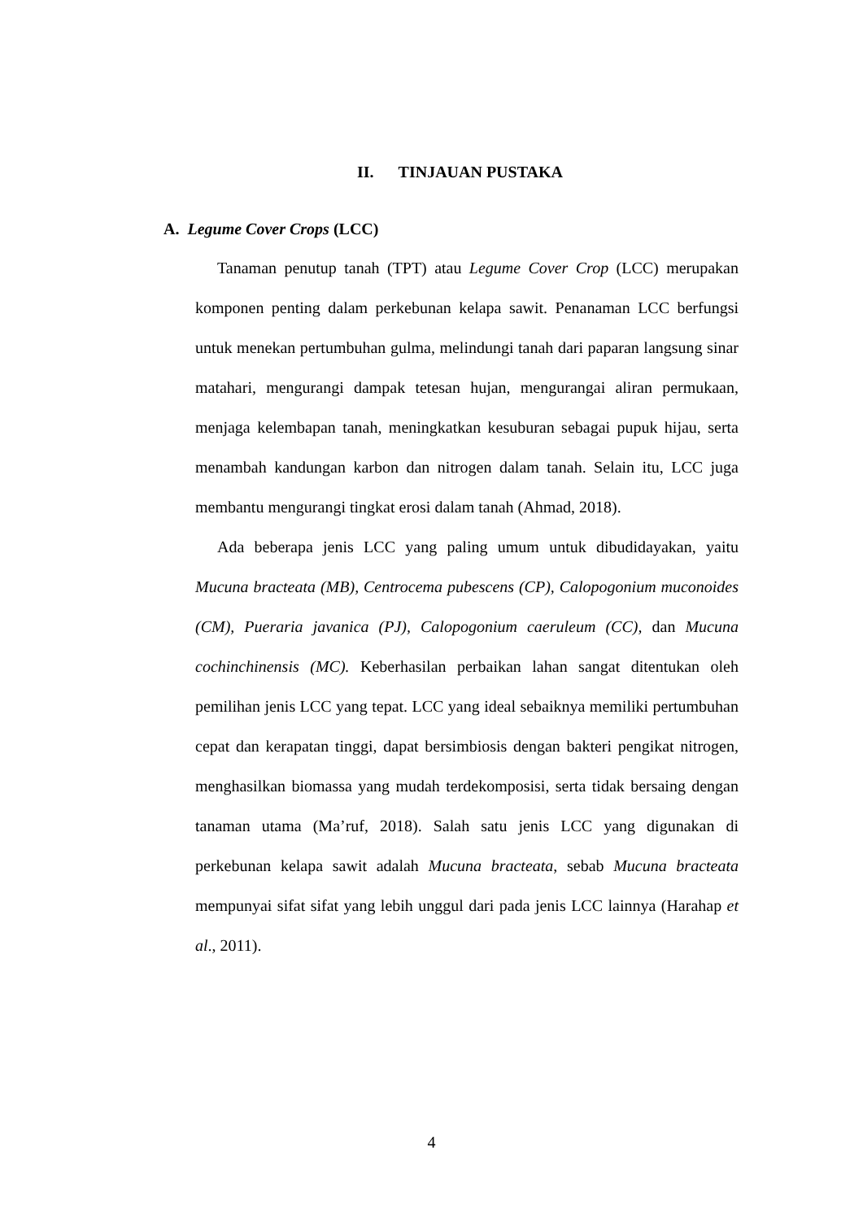II. TINJAUAN PUSTAKA
A. Legume Cover Crops (LCC)
Tanaman penutup tanah (TPT) atau Legume Cover Crop (LCC) merupakan komponen penting dalam perkebunan kelapa sawit. Penanaman LCC berfungsi untuk menekan pertumbuhan gulma, melindungi tanah dari paparan langsung sinar matahari, mengurangi dampak tetesan hujan, mengurangai aliran permukaan, menjaga kelembapan tanah, meningkatkan kesuburan sebagai pupuk hijau, serta menambah kandungan karbon dan nitrogen dalam tanah. Selain itu, LCC juga membantu mengurangi tingkat erosi dalam tanah (Ahmad, 2018).
Ada beberapa jenis LCC yang paling umum untuk dibudidayakan, yaitu Mucuna bracteata (MB), Centrocema pubescens (CP), Calopogonium muconoides (CM), Pueraria javanica (PJ), Calopogonium caeruleum (CC), dan Mucuna cochinchinensis (MC). Keberhasilan perbaikan lahan sangat ditentukan oleh pemilihan jenis LCC yang tepat. LCC yang ideal sebaiknya memiliki pertumbuhan cepat dan kerapatan tinggi, dapat bersimbiosis dengan bakteri pengikat nitrogen, menghasilkan biomassa yang mudah terdekomposisi, serta tidak bersaing dengan tanaman utama (Ma’ruf, 2018). Salah satu jenis LCC yang digunakan di perkebunan kelapa sawit adalah Mucuna bracteata, sebab Mucuna bracteata mempunyai sifat sifat yang lebih unggul dari pada jenis LCC lainnya (Harahap et al., 2011).
4